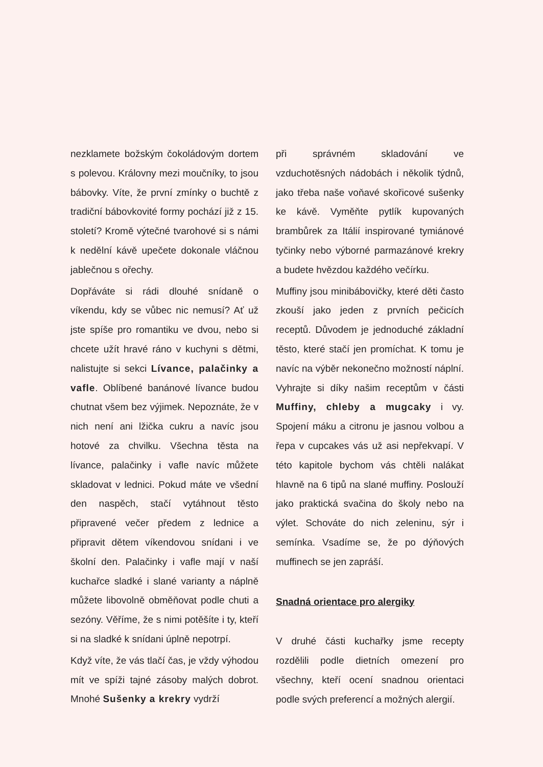nezklamete božským čokoládovým dortem s polevou. Královny mezi moučníky, to jsou bábovky. Víte, že první zmínky o buchtě z tradiční bábovkovité formy pochází již z 15. století? Kromě výtečné tvarohové si s námi k nedělní kávě upečete dokonale vláčnou jablečnou s ořechy.
Dopřáváte si rádi dlouhé snídaně o víkendu, kdy se vůbec nic nemusí? Ať už jste spíše pro romantiku ve dvou, nebo si chcete užít hravé ráno v kuchyni s dětmi, nalistujte si sekci Lívance, palačinky a vafle. Oblíbené banánové lívance budou chutnat všem bez výjimek. Nepoznáte, že v nich není ani lžička cukru a navíc jsou hotové za chvilku. Všechna těsta na lívance, palačinky i vafle navíc můžete skladovat v lednici. Pokud máte ve všední den naspěch, stačí vytáhnout těsto připravené večer předem z lednice a připravit dětem víkendovou snídani i ve školní den. Palačinky i vafle mají v naší kuchařce sladké i slané varianty a náplně můžete libovolně obměňovat podle chuti a sezóny. Věříme, že s nimi potěšíte i ty, kteří si na sladké k snídani úplně nepotrpí.
Když víte, že vás tlačí čas, je vždy výhodou mít ve spíži tajné zásoby malých dobrot. Mnohé Sušenky a krekry vydrží
při správném skladování ve vzduchotěsných nádobách i několik týdnů, jako třeba naše voňavé skořicové sušenky ke kávě. Vyměňte pytlík kupovaných brambůrek za Itálií inspirované tymiánové tyčinky nebo výborné parmazánové krekry a budete hvězdou každého večírku.
Muffiny jsou minibábovičky, které děti často zkouší jako jeden z prvních pečicích receptů. Důvodem je jednoduché základní těsto, které stačí jen promíchat. K tomu je navíc na výběr nekonečno možností náplní. Vyhrajte si díky našim receptům v části Muffiny, chleby a mugcaky i vy. Spojení máku a citronu je jasnou volbou a řepa v cupcakes vás už asi nepřekvapí. V této kapitole bychom vás chtěli nalákat hlavně na 6 tipů na slané muffiny. Poslouží jako praktická svačina do školy nebo na výlet. Schováte do nich zeleninu, sýr i semínka. Vsadíme se, že po dýňových muffinech se jen zapráší.
Snadná orientace pro alergiky
V druhé části kuchařky jsme recepty rozdělili podle dietních omezení pro všechny, kteří ocení snadnou orientaci podle svých preferencí a možných alergií.